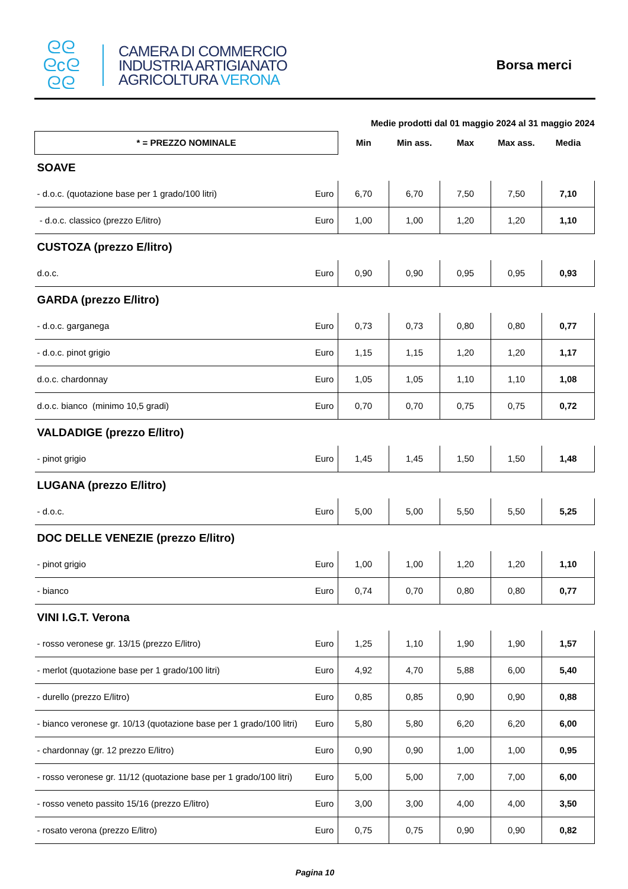ᘓᘓ
ᘓcᘓ
ᘓᘓ
CAMERA DI COMMERCIO
INDUSTRIA ARTIGIANATO
AGRICOLTURA VERONA
Borsa merci
| | | Medie prodotti dal 01 maggio 2024 al 31 maggio 2024 | | | | |
| * = PREZZO NOMINALE | | Min | Min ass. | Max | Max ass. | Media |
| SOAVE | | | | | | |
| - d.o.c. (quotazione base per 1 grado/100 litri) | Euro | 6,70 | 6,70 | 7,50 | 7,50 | 7,10 |
| - d.o.c. classico (prezzo E/litro) | Euro | 1,00 | 1,00 | 1,20 | 1,20 | 1,10 |
| CUSTOZA (prezzo E/litro) | | | | | | |
| d.o.c. | Euro | 0,90 | 0,90 | 0,95 | 0,95 | 0,93 |
| GARDA (prezzo E/litro) | | | | | | |
| - d.o.c. garganega | Euro | 0,73 | 0,73 | 0,80 | 0,80 | 0,77 |
| - d.o.c. pinot grigio | Euro | 1,15 | 1,15 | 1,20 | 1,20 | 1,17 |
| d.o.c. chardonnay | Euro | 1,05 | 1,05 | 1,10 | 1,10 | 1,08 |
| d.o.c. bianco (minimo 10,5 gradi) | Euro | 0,70 | 0,70 | 0,75 | 0,75 | 0,72 |
| VALDADIGE (prezzo E/litro) | | | | | | |
| - pinot grigio | Euro | 1,45 | 1,45 | 1,50 | 1,50 | 1,48 |
| LUGANA (prezzo E/litro) | | | | | | |
| - d.o.c. | Euro | 5,00 | 5,00 | 5,50 | 5,50 | 5,25 |
| DOC DELLE VENEZIE (prezzo E/litro) | | | | | | |
| - pinot grigio | Euro | 1,00 | 1,00 | 1,20 | 1,20 | 1,10 |
| - bianco | Euro | 0,74 | 0,70 | 0,80 | 0,80 | 0,77 |
| VINI I.G.T. Verona | | | | | | |
| - rosso veronese gr. 13/15 (prezzo E/litro) | Euro | 1,25 | 1,10 | 1,90 | 1,90 | 1,57 |
| - merlot (quotazione base per 1 grado/100 litri) | Euro | 4,92 | 4,70 | 5,88 | 6,00 | 5,40 |
| - durello (prezzo E/litro) | Euro | 0,85 | 0,85 | 0,90 | 0,90 | 0,88 |
| - bianco veronese gr. 10/13 (quotazione base per 1 grado/100 litri) | Euro | 5,80 | 5,80 | 6,20 | 6,20 | 6,00 |
| - chardonnay (gr. 12 prezzo E/litro) | Euro | 0,90 | 0,90 | 1,00 | 1,00 | 0,95 |
| - rosso veronese gr. 11/12 (quotazione base per 1 grado/100 litri) | Euro | 5,00 | 5,00 | 7,00 | 7,00 | 6,00 |
| - rosso veneto passito 15/16 (prezzo E/litro) | Euro | 3,00 | 3,00 | 4,00 | 4,00 | 3,50 |
| - rosato verona (prezzo E/litro) | Euro | 0,75 | 0,75 | 0,90 | 0,90 | 0,82 |
Pagina 10